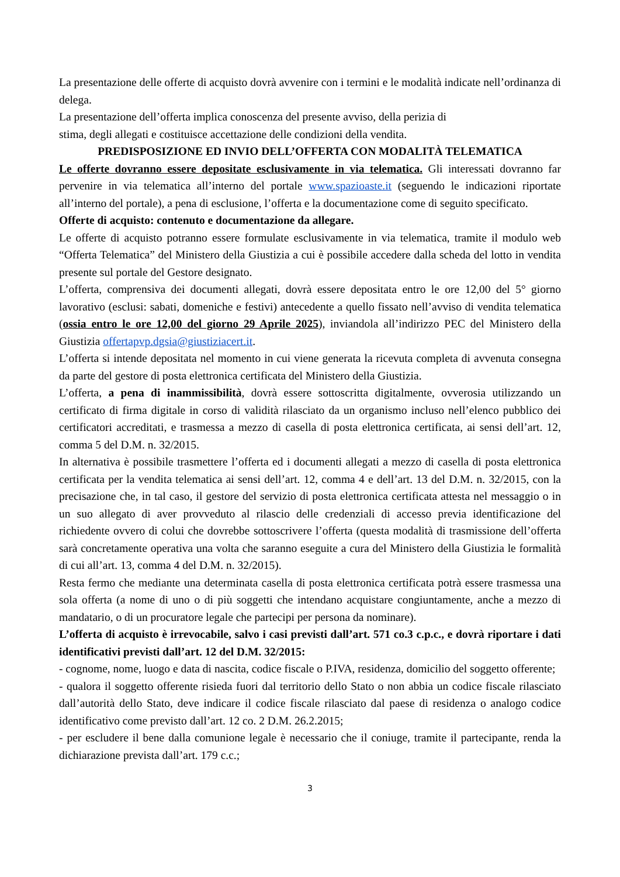La presentazione delle offerte di acquisto dovrà avvenire con i termini e le modalità indicate nell’ordinanza di delega.
La presentazione dell’offerta implica conoscenza del presente avviso, della perizia di
stima, degli allegati e costituisce accettazione delle condizioni della vendita.
PREDISPOSIZIONE ED INVIO DELL’OFFERTA CON MODALITÀ TELEMATICA
Le offerte dovranno essere depositate esclusivamente in via telematica. Gli interessati dovranno far pervenire in via telematica all’interno del portale www.spazioaste.it (seguendo le indicazioni riportate all’interno del portale), a pena di esclusione, l’offerta e la documentazione come di seguito specificato.
Offerte di acquisto: contenuto e documentazione da allegare.
Le offerte di acquisto potranno essere formulate esclusivamente in via telematica, tramite il modulo web “Offerta Telematica” del Ministero della Giustizia a cui è possibile accedere dalla scheda del lotto in vendita presente sul portale del Gestore designato.
L’offerta, comprensiva dei documenti allegati, dovrà essere depositata entro le ore 12,00 del 5° giorno lavorativo (esclusi: sabati, domeniche e festivi) antecedente a quello fissato nell’avviso di vendita telematica (ossia entro le ore 12,00 del giorno 29 Aprile 2025), inviandola all’indirizzo PEC del Ministero della Giustizia offertapvp.dgsia@giustiziacert.it.
L’offerta si intende depositata nel momento in cui viene generata la ricevuta completa di avvenuta consegna da parte del gestore di posta elettronica certificata del Ministero della Giustizia.
L’offerta, a pena di inammissibilità, dovrà essere sottoscritta digitalmente, ovverosia utilizzando un certificato di firma digitale in corso di validità rilasciato da un organismo incluso nell’elenco pubblico dei certificatori accreditati, e trasmessa a mezzo di casella di posta elettronica certificata, ai sensi dell’art. 12, comma 5 del D.M. n. 32/2015.
In alternativa è possibile trasmettere l’offerta ed i documenti allegati a mezzo di casella di posta elettronica certificata per la vendita telematica ai sensi dell’art. 12, comma 4 e dell’art. 13 del D.M. n. 32/2015, con la precisazione che, in tal caso, il gestore del servizio di posta elettronica certificata attesta nel messaggio o in un suo allegato di aver provveduto al rilascio delle credenziali di accesso previa identificazione del richiedente ovvero di colui che dovrebbe sottoscrivere l’offerta (questa modalità di trasmissione dell’offerta sarà concretamente operativa una volta che saranno eseguite a cura del Ministero della Giustizia le formalità di cui all’art. 13, comma 4 del D.M. n. 32/2015).
Resta fermo che mediante una determinata casella di posta elettronica certificata potrà essere trasmessa una sola offerta (a nome di uno o di più soggetti che intendano acquistare congiuntamente, anche a mezzo di mandatario, o di un procuratore legale che partecipi per persona da nominare).
L’offerta di acquisto è irrevocabile, salvo i casi previsti dall’art. 571 co.3 c.p.c., e dovrà riportare i dati identificativi previsti dall’art. 12 del D.M. 32/2015:
- cognome, nome, luogo e data di nascita, codice fiscale o P.IVA, residenza, domicilio del soggetto offerente;
- qualora il soggetto offerente risieda fuori dal territorio dello Stato o non abbia un codice fiscale rilasciato dall’autorità dello Stato, deve indicare il codice fiscale rilasciato dal paese di residenza o analogo codice identificativo come previsto dall’art. 12 co. 2 D.M. 26.2.2015;
- per escludere il bene dalla comunione legale è necessario che il coniuge, tramite il partecipante, renda la dichiarazione prevista dall’art. 179 c.c.;
3